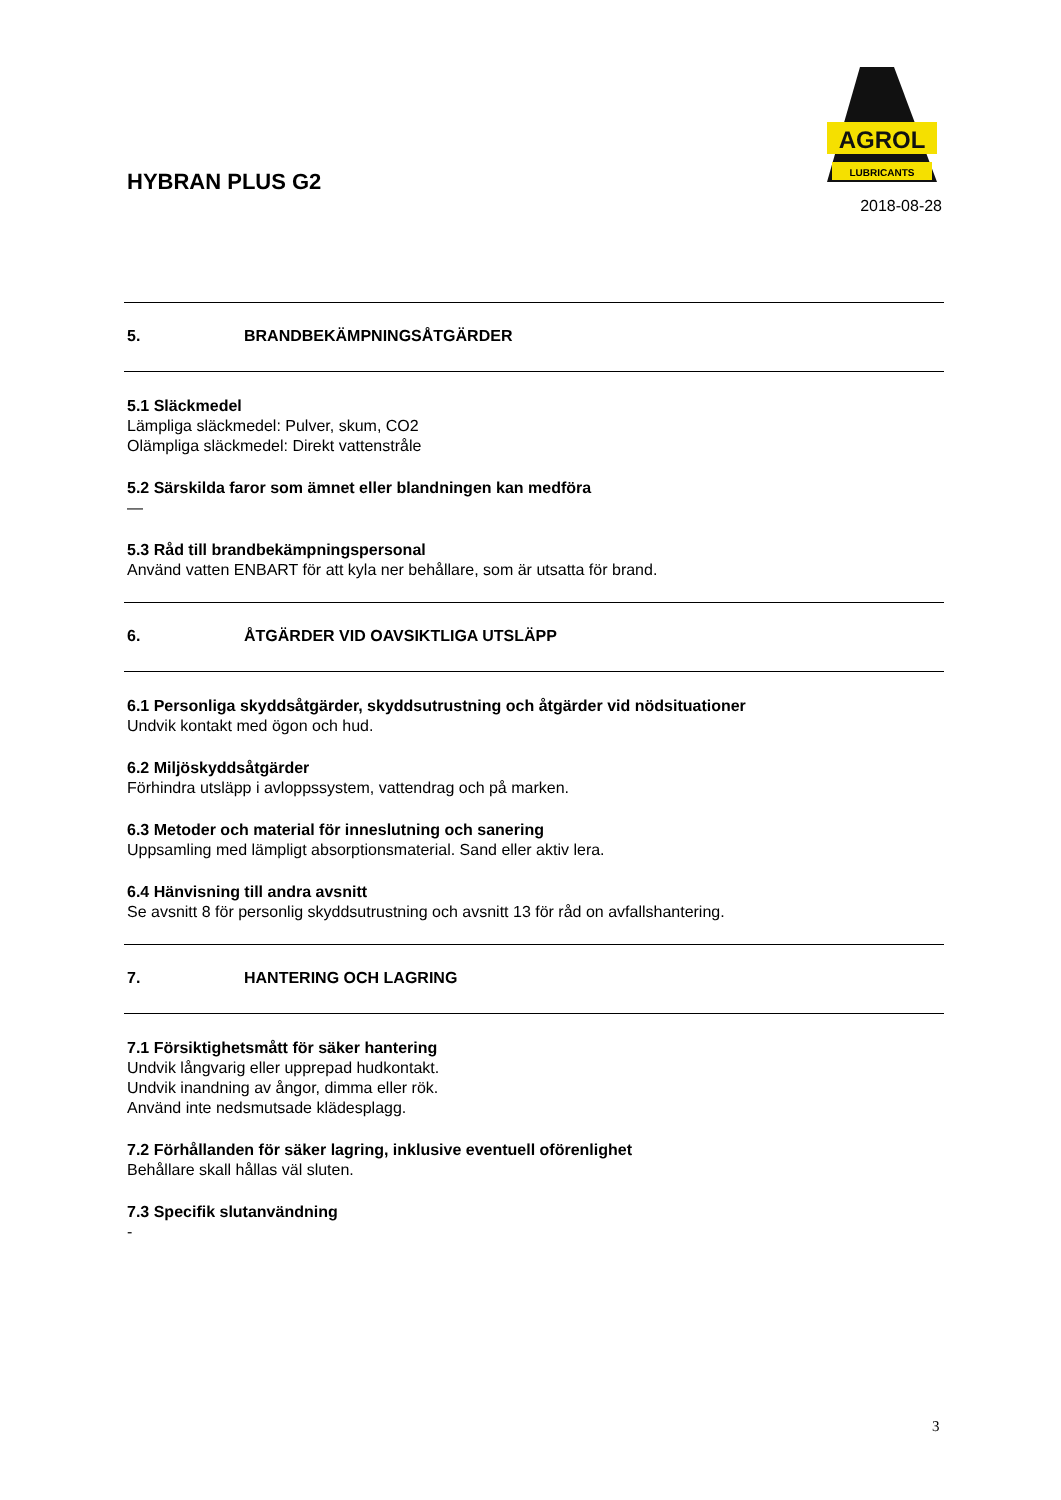HYBRAN PLUS G2
AGROL
LUBRICANTS
2018-08-28
5. BRANDBEKÄMPNINGSÅTGÄRDER
5.1 Släckmedel
Lämpliga släckmedel: Pulver, skum, CO2
Olämpliga släckmedel: Direkt vattenstråle
5.2 Särskilda faror som ämnet eller blandningen kan medföra
—
5.3 Råd till brandbekämpningspersonal
Använd vatten ENBART för att kyla ner behållare, som är utsatta för brand.
6. ÅTGÄRDER VID OAVSIKTLIGA UTSLÄPP
6.1 Personliga skyddsåtgärder, skyddsutrustning och åtgärder vid nödsituationer
Undvik kontakt med ögon och hud.
6.2 Miljöskyddsåtgärder
Förhindra utsläpp i avloppssystem, vattendrag och på marken.
6.3 Metoder och material för inneslutning och sanering
Uppsamling med lämpligt absorptionsmaterial. Sand eller aktiv lera.
6.4 Hänvisning till andra avsnitt
Se avsnitt 8 för personlig skyddsutrustning och avsnitt 13 för råd on avfallshantering.
7. HANTERING OCH LAGRING
7.1 Försiktighetsmått för säker hantering
Undvik långvarig eller upprepad hudkontakt.
Undvik inandning av ångor, dimma eller rök.
Använd inte nedsmutsade klädesplagg.
7.2 Förhållanden för säker lagring, inklusive eventuell oförenlighet
Behållare skall hållas väl sluten.
7.3 Specifik slutanvändning
-
3